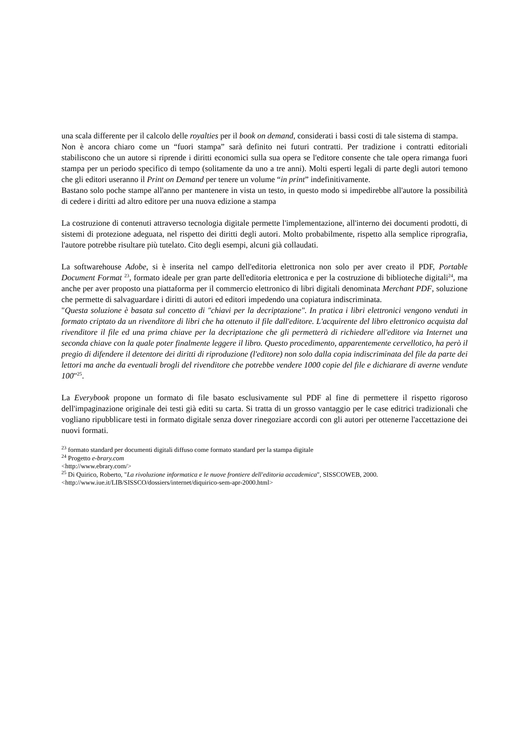una scala differente per il calcolo delle royalties per il book on demand, considerati i bassi costi di tale sistema di stampa.
Non è ancora chiaro come un “fuori stampa” sarà definito nei futuri contratti. Per tradizione i contratti editoriali stabiliscono che un autore si riprende i diritti economici sulla sua opera se l'editore consente che tale opera rimanga fuori stampa per un periodo specifico di tempo (solitamente da uno a tre anni). Molti esperti legali di parte degli autori temono che gli editori useranno il Print on Demand per tenere un volume “in print” indefinitivamente.
Bastano solo poche stampe all'anno per mantenere in vista un testo, in questo modo si impedirebbe all'autore la possibilità di cedere i diritti ad altro editore per una nuova edizione a stampa
La costruzione di contenuti attraverso tecnologia digitale permette l'implementazione, all'interno dei documenti prodotti, di sistemi di protezione adeguata, nel rispetto dei diritti degli autori. Molto probabilmente, rispetto alla semplice riprografia, l'autore potrebbe risultare più tutelato. Cito degli esempi, alcuni già collaudati.
La softwarehouse Adobe, si è inserita nel campo dell'editoria elettronica non solo per aver creato il PDF, Portable Document Format <sup>23</sup>, formato ideale per gran parte dell'editoria elettronica e per la costruzione di biblioteche digitali<sup>24</sup>, ma anche per aver proposto una piattaforma per il commercio elettronico di libri digitali denominata Merchant PDF, soluzione che permette di salvaguardare i diritti di autori ed editori impedendo una copiatura indiscriminata.
"Questa soluzione è basata sul concetto di "chiavi per la decriptazione". In pratica i libri elettronici vengono venduti in formato criptato da un rivenditore di libri che ha ottenuto il file dall'editore. L'acquirente del libro elettronico acquista dal rivenditore il file ed una prima chiave per la decriptazione che gli permetterà di richiedere all'editore via Internet una seconda chiave con la quale poter finalmente leggere il libro. Questo procedimento, apparentemente cervellotico, ha però il pregio di difendere il detentore dei diritti di riproduzione (l'editore) non solo dalla copia indiscriminata del file da parte dei lettori ma anche da eventuali brogli del rivenditore che potrebbe vendere 1000 copie del file e dichiarare di averne vendute 100"<sup>25</sup>.
La Everybook propone un formato di file basato esclusivamente sul PDF al fine di permettere il rispetto rigoroso dell'impaginazione originale dei testi già editi su carta. Si tratta di un grosso vantaggio per le case editrici tradizionali che vogliano ripubblicare testi in formato digitale senza dover rinegoziare accordi con gli autori per ottenerne l'accettazione dei nuovi formati.
<sup>23</sup> formato standard per documenti digitali diffuso come formato standard per la stampa digitale
<sup>24</sup> Progetto e-brary.com
<http://www.ebrary.com/>
<sup>25</sup> Di Quirico, Roberto, "La rivoluzione informatica e le nuove frontiere dell'editoria accademica", SISSCOWEB, 2000.
<http://www.iue.it/LIB/SISSCO/dossiers/internet/diquirico-sem-apr-2000.html>